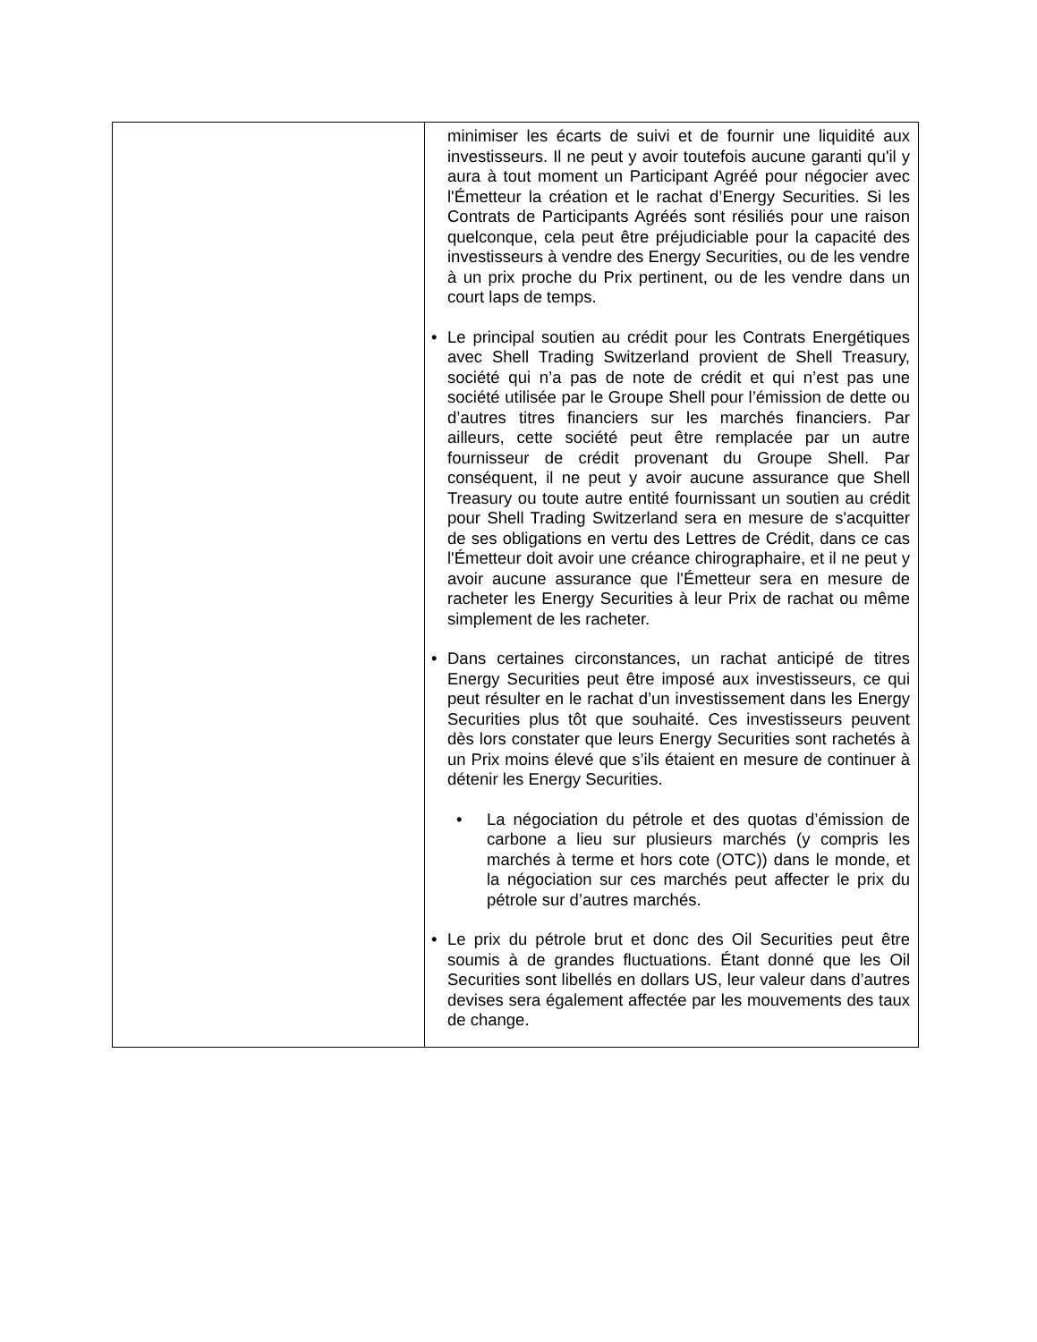| | minimiser les écarts de suivi et de fournir une liquidité aux investisseurs. Il ne peut y avoir toutefois aucune garanti qu'il y aura à tout moment un Participant Agréé pour négocier avec l'Émetteur la création et le rachat d’Energy Securities. Si les Contrats de Participants Agréés sont résiliés pour une raison quelconque, cela peut être préjudiciable pour la capacité des investisseurs à vendre des Energy Securities, ou de les vendre à un prix proche du Prix pertinent, ou de les vendre dans un court laps de temps. • Le principal soutien au crédit pour les Contrats Energétiques avec Shell Trading Switzerland provient de Shell Treasury, société qui n’a pas de note de crédit et qui n’est pas une société utilisée par le Groupe Shell pour l’émission de dette ou d’autres titres financiers sur les marchés financiers. Par ailleurs, cette société peut être remplacée par un autre fournisseur de crédit provenant du Groupe Shell. Par conséquent, il ne peut y avoir aucune assurance que Shell Treasury ou toute autre entité fournissant un soutien au crédit pour Shell Trading Switzerland sera en mesure de s'acquitter de ses obligations en vertu des Lettres de Crédit, dans ce cas l'Émetteur doit avoir une créance chirographaire, et il ne peut y avoir aucune assurance que l'Émetteur sera en mesure de racheter les Energy Securities à leur Prix de rachat ou même simplement de les racheter. • Dans certaines circonstances, un rachat anticipé de titres Energy Securities peut être imposé aux investisseurs, ce qui peut résulter en le rachat d’un investissement dans les Energy Securities plus tôt que souhaité. Ces investisseurs peuvent dès lors constater que leurs Energy Securities sont rachetés à un Prix moins élevé que s’ils étaient en mesure de continuer à détenir les Energy Securities. • La négociation du pétrole et des quotas d’émission de carbone a lieu sur plusieurs marchés (y compris les marchés à terme et hors cote (OTC)) dans le monde, et la négociation sur ces marchés peut affecter le prix du pétrole sur d’autres marchés. • Le prix du pétrole brut et donc des Oil Securities peut être soumis à de grandes fluctuations. Étant donné que les Oil Securities sont libellés en dollars US, leur valeur dans d’autres devises sera également affectée par les mouvements des taux de change. |